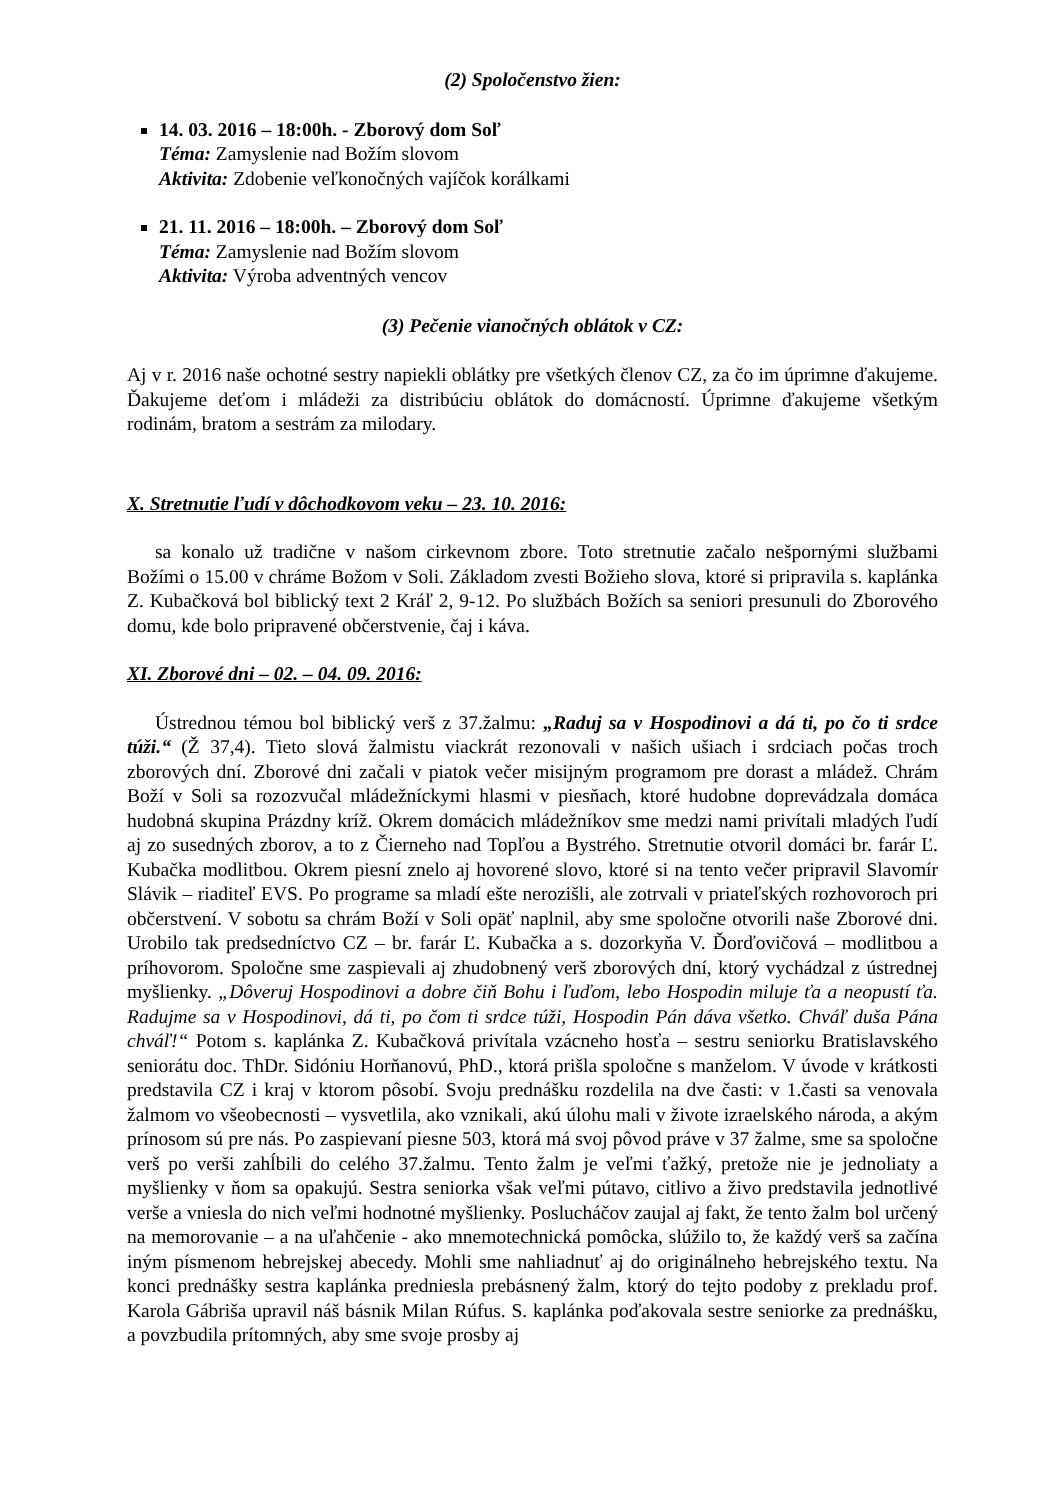(2) Spoločenstvo žien:
14. 03. 2016 – 18:00h. - Zborový dom Soľ
Téma: Zamyslenie nad Božím slovom
Aktivita: Zdobenie veľkonočných vajíčok korálkami
21. 11. 2016 – 18:00h. – Zborový dom Soľ
Téma: Zamyslenie nad Božím slovom
Aktivita: Výroba adventných vencov
(3) Pečenie vianočných oblátok v CZ:
Aj v r. 2016 naše ochotné sestry napiekli oblátky pre všetkých členov CZ, za čo im úprimne ďakujeme. Ďakujeme deťom i mládeži za distribúciu oblátok do domácností. Úprimne ďakujeme všetkým rodinám, bratom a sestrám za milodary.
X. Stretnutie ľudí v dôchodkovom veku – 23. 10. 2016:
sa konalo už tradične v našom cirkevnom zbore. Toto stretnutie začalo nešpornými službami Božími o 15.00 v chráme Božom v Soli. Základom zvesti Božieho slova, ktoré si pripravila s. kaplánka Z. Kubačková bol biblický text 2 Kráľ 2, 9-12. Po službách Božích sa seniori presunuli do Zborového domu, kde bolo pripravené občerstvenie, čaj i káva.
XI. Zborové dni – 02. – 04. 09. 2016:
Ústrednou témou bol biblický verš z 37.žalmu: „Raduj sa v Hospodinovi a dá ti, po čo ti srdce túži.“ (Ž 37,4). Tieto slová žalmistu viackrát rezonovali v našich ušiach i srdciach počas troch zborových dní. Zborové dni začali v piatok večer misijným programom pre dorast a mládež. Chrám Boží v Soli sa rozozvučal mládežníckymi hlasmi v piesňach, ktoré hudobne doprevádzala domáca hudobná skupina Prázdny kríž. Okrem domácich mládežníkov sme medzi nami privítali mladých ľudí aj zo susedných zborov, a to z Čierneho nad Topľou a Bystrého. Stretnutie otvoril domáci br. farár Ľ. Kubačka modlitbou. Okrem piesní znelo aj hovorené slovo, ktoré si na tento večer pripravil Slavomír Slávik – riaditeľ EVS. Po programe sa mladí ešte nerozišli, ale zotrvali v priateľských rozhovoroch pri občerstvení. V sobotu sa chrám Boží v Soli opäť naplnil, aby sme spoločne otvorili naše Zborové dni. Urobilo tak predsedníctvo CZ – br. farár Ľ. Kubačka a s. dozorkyňa V. Ďorďovičová – modlitbou a príhovorom. Spoločne sme zaspievali aj zhudobnený verš zborových dní, ktorý vychádzal z ústrednej myšlienky. „Dôveruj Hospodinovi a dobre čiň Bohu i ľuďom, lebo Hospodin miluje ťa a neopustí ťa. Radujme sa v Hospodinovi, dá ti, po čom ti srdce túži, Hospodin Pán dáva všetko. Chváľ duša Pána chváľ!“ Potom s. kaplánka Z. Kubačková privítala vzácneho hosťa – sestru seniorku Bratislavského seniorátu doc. ThDr. Sidóniu Horňanovú, PhD., ktorá prišla spoločne s manželom. V úvode v krátkosti predstavila CZ i kraj v ktorom pôsobí. Svoju prednášku rozdelila na dve časti: v 1.časti sa venovala žalmom vo všeobecnosti – vysvetlila, ako vznikali, akú úlohu mali v živote izraelského národa, a akým prínosom sú pre nás. Po zaspievaní piesne 503, ktorá má svoj pôvod práve v 37 žalme, sme sa spoločne verš po verši zahĺbili do celého 37.žalmu. Tento žalm je veľmi ťažký, pretože nie je jednoliaty a myšlienky v ňom sa opakujú. Sestra seniorka však veľmi pútavo, citlivo a živo predstavila jednotlivé verše a vniesla do nich veľmi hodnotné myšlienky. Poslucháčov zaujal aj fakt, že tento žalm bol určený na memorovanie – a na uľahčenie - ako mnemotechnická pomôcka, slúžilo to, že každý verš sa začína iným písmenom hebrejskej abecedy. Mohli sme nahliadnuť aj do originálneho hebrejského textu. Na konci prednášky sestra kaplánka predniesla prebásnený žalm, ktorý do tejto podoby z prekladu prof. Karola Gábriša upravil náš básnik Milan Rúfus. S. kaplánka poďakovala sestre seniorke za prednášku, a povzbudila prítomných, aby sme svoje prosby aj